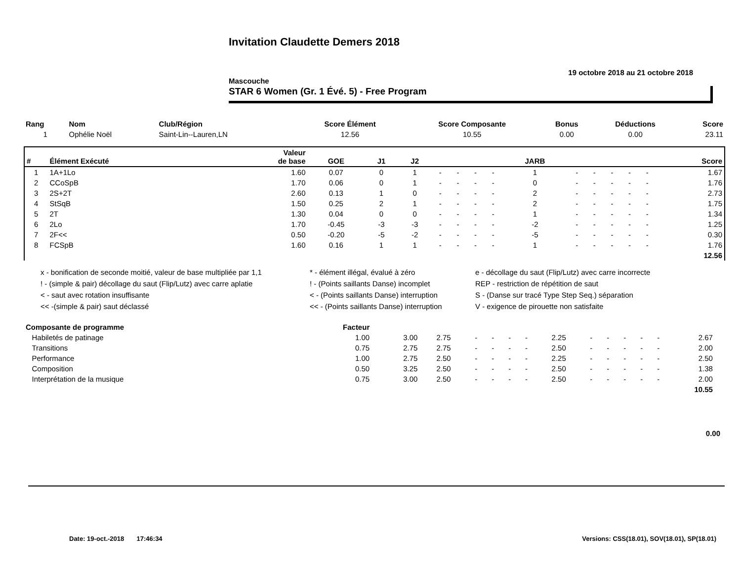Invitation Claudette Demers 2018
19 octobre 2018 au 21 octobre 2018
Mascouche
STAR 6 Women (Gr. 1 Évé. 5) - Free Program
| Rang | Nom | Club/Région | Score Élément | Score Composante | Bonus | Déductions | Score |
| --- | --- | --- | --- | --- | --- | --- | --- |
| 1 | Ophélie Noël | Saint-Lin--Lauren,LN | 12.56 | 10.55 | 0.00 | 0.00 | 23.11 |
| # | Élément Exécuté | Valeur de base | GOE | J1 | J2 | | | | | JARB | | | | | | Score |
| --- | --- | --- | --- | --- | --- | --- | --- | --- | --- | --- | --- | --- | --- | --- | --- | --- |
| 1 | 1A+1Lo | 1.60 | 0.07 | 0 | 1 | - | - | - | - | 1 | - | - | - | - | - | 1.67 |
| 2 | CCoSpB | 1.70 | 0.06 | 0 | 1 | - | - | - | - | 0 | - | - | - | - | - | 1.76 |
| 3 | 2S+2T | 2.60 | 0.13 | 1 | 0 | - | - | - | - | 2 | - | - | - | - | - | 2.73 |
| 4 | StSqB | 1.50 | 0.25 | 2 | 1 | - | - | - | - | 2 | - | - | - | - | - | 1.75 |
| 5 | 2T | 1.30 | 0.04 | 0 | 0 | - | - | - | - | 1 | - | - | - | - | - | 1.34 |
| 6 | 2Lo | 1.70 | -0.45 | -3 | -3 | - | - | - | - | -2 | - | - | - | - | - | 1.25 |
| 7 | 2F<< | 0.50 | -0.20 | -5 | -2 | - | - | - | - | -5 | - | - | - | - | - | 0.30 |
| 8 | FCSpB | 1.60 | 0.16 | 1 | 1 | - | - | - | - | 1 | - | - | - | - | - | 1.76 |
| 12.56 | | | | | | | | | | | | | | | | |
x - bonification de seconde moitié, valeur de base multipliée par 1,1
* - élément illégal, évalué à zéro
e - décollage du saut (Flip/Lutz) avec carre incorrecte
! - (simple & pair) décollage du saut (Flip/Lutz) avec carre aplatie
! - (Points saillants Danse) incomplet
REP - restriction de répétition de saut
< - saut avec rotation insuffisante
< - (Points saillants Danse) interruption
S - (Danse sur tracé Type Step Seq.) séparation
<< -(simple & pair) saut déclassé
<< - (Points saillants Danse) interruption
V - exigence de pirouette non satisfaite
| Composante de programme | Facteur | | | | | | | | | | | | | | |
| --- | --- | --- | --- | --- | --- | --- | --- | --- | --- | --- | --- | --- | --- | --- | --- |
| Habiletés de patinage | 1.00 | 3.00 | 2.75 | - | - | - | - | 2.25 | - | - | - | - | - | 2.67 | |
| Transitions | 0.75 | 2.75 | 2.75 | - | - | - | - | 2.50 | - | - | - | - | - | 2.00 | |
| Performance | 1.00 | 2.75 | 2.50 | - | - | - | - | 2.25 | - | - | - | - | - | 2.50 | |
| Composition | 0.50 | 3.25 | 2.50 | - | - | - | - | 2.50 | - | - | - | - | - | 1.38 | |
| Interprétation de la musique | 0.75 | 3.00 | 2.50 | - | - | - | - | 2.50 | - | - | - | - | - | 2.00 | |
| 10.55 | | | | | | | | | | | | | | | |
0.00
Date: 19-oct.-2018 17:46:34 Versions: CSS(18.01), SOV(18.01), SP(18.01)